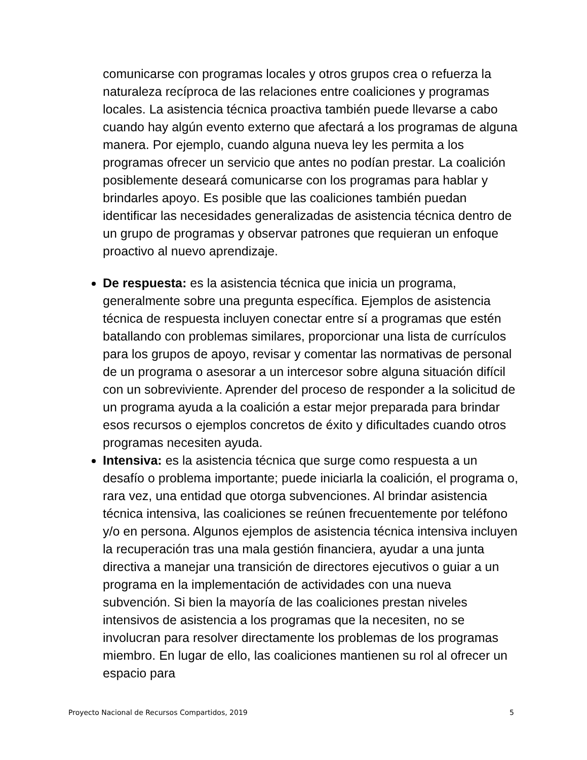comunicarse con programas locales y otros grupos crea o refuerza la naturaleza recíproca de las relaciones entre coaliciones y programas locales. La asistencia técnica proactiva también puede llevarse a cabo cuando hay algún evento externo que afectará a los programas de alguna manera. Por ejemplo, cuando alguna nueva ley les permita a los programas ofrecer un servicio que antes no podían prestar. La coalición posiblemente deseará comunicarse con los programas para hablar y brindarles apoyo. Es posible que las coaliciones también puedan identificar las necesidades generalizadas de asistencia técnica dentro de un grupo de programas y observar patrones que requieran un enfoque proactivo al nuevo aprendizaje.
De respuesta: es la asistencia técnica que inicia un programa, generalmente sobre una pregunta específica. Ejemplos de asistencia técnica de respuesta incluyen conectar entre sí a programas que estén batallando con problemas similares, proporcionar una lista de currículos para los grupos de apoyo, revisar y comentar las normativas de personal de un programa o asesorar a un intercesor sobre alguna situación difícil con un sobreviviente. Aprender del proceso de responder a la solicitud de un programa ayuda a la coalición a estar mejor preparada para brindar esos recursos o ejemplos concretos de éxito y dificultades cuando otros programas necesiten ayuda.
Intensiva: es la asistencia técnica que surge como respuesta a un desafío o problema importante; puede iniciarla la coalición, el programa o, rara vez, una entidad que otorga subvenciones. Al brindar asistencia técnica intensiva, las coaliciones se reúnen frecuentemente por teléfono y/o en persona. Algunos ejemplos de asistencia técnica intensiva incluyen la recuperación tras una mala gestión financiera, ayudar a una junta directiva a manejar una transición de directores ejecutivos o guiar a un programa en la implementación de actividades con una nueva subvención. Si bien la mayoría de las coaliciones prestan niveles intensivos de asistencia a los programas que la necesiten, no se involucran para resolver directamente los problemas de los programas miembro. En lugar de ello, las coaliciones mantienen su rol al ofrecer un espacio para
Proyecto Nacional de Recursos Compartidos, 2019 5